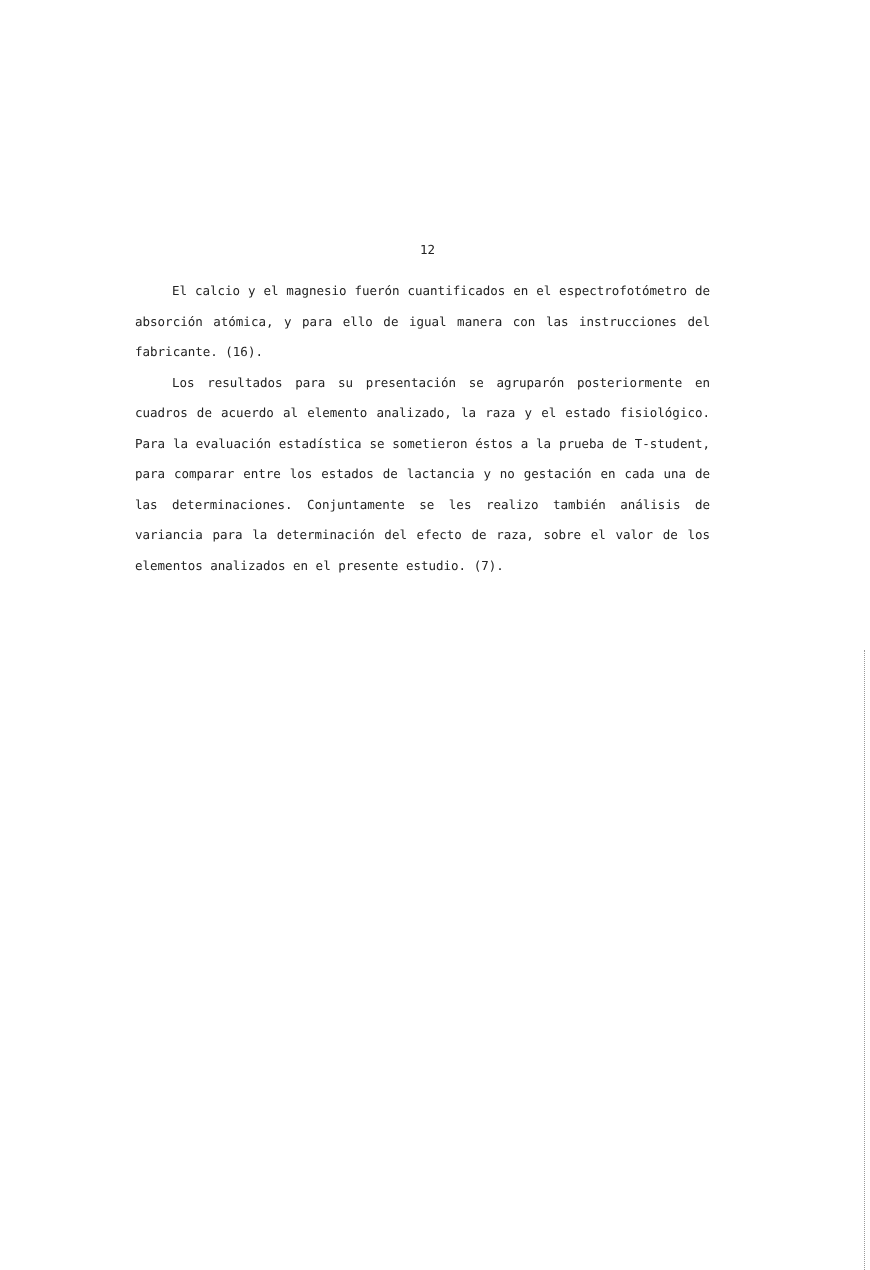12
El calcio y el magnesio fuerón cuantificados en el espectrofotómetro de absorción atómica, y para ello de igual manera con las instrucciones del fabricante. (16).
Los resultados para su presentación se agruparón posteriormente en cuadros de acuerdo al elemento analizado, la raza y el estado fisiológico. Para la evaluación estadística se sometieron éstos a la prueba de T-student, para comparar entre los estados de lactancia y no gestación en cada una de las determinaciones. Conjuntamente se les realizo también análisis de variancia para la determinación del efecto de raza, sobre el valor de los elementos analizados en el presente estudio. (7).